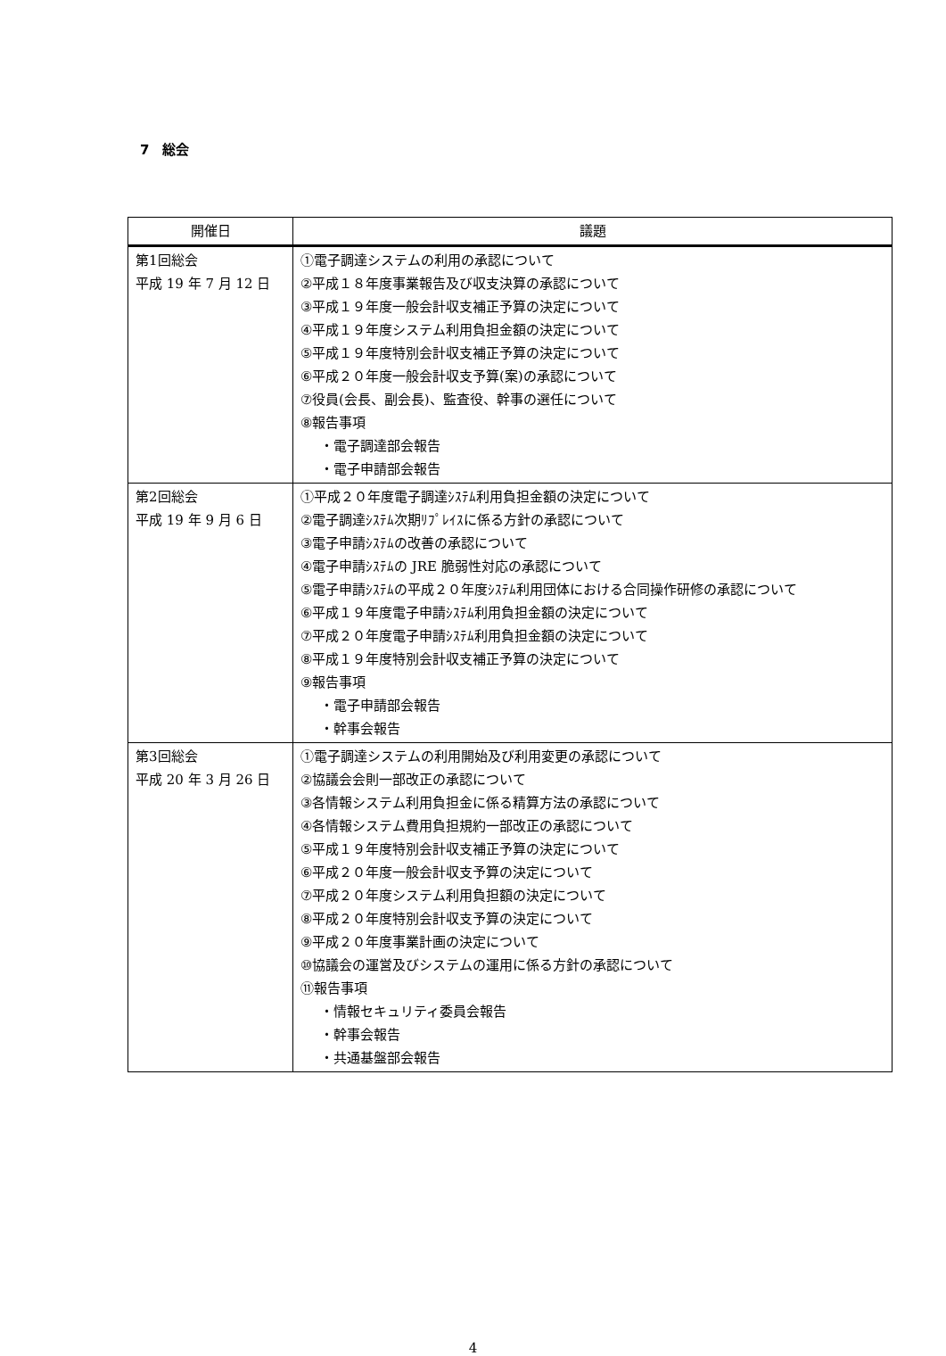7　総会
| 開催日 | 議題 |
| --- | --- |
| 第1回総会 平成 19 年 7 月 12 日 | ①電子調達システムの利用の承認について ②平成１８年度事業報告及び収支決算の承認について ③平成１９年度一般会計収支補正予算の決定について ④平成１９年度システム利用負担金額の決定について ⑤平成１９年度特別会計収支補正予算の決定について ⑥平成２０年度一般会計収支予算(案)の承認について ⑦役員(会長、副会長)、監査役、幹事の選任について ⑧報告事項 ・電子調達部会報告 ・電子申請部会報告 |
| 第2回総会 平成 19 年 9 月 6 日 | ①平成２０年度電子調達ｼｽﾃﾑ利用負担金額の決定について ②電子調達ｼｽﾃﾑ次期ﾘﾌﾟﾚｲｽに係る方針の承認について ③電子申請ｼｽﾃﾑの改善の承認について ④電子申請ｼｽﾃﾑの JRE 脆弱性対応の承認について ⑤電子申請ｼｽﾃﾑの平成２０年度ｼｽﾃﾑ利用団体における合同操作研修の承認について ⑥平成１９年度電子申請ｼｽﾃﾑ利用負担金額の決定について ⑦平成２０年度電子申請ｼｽﾃﾑ利用負担金額の決定について ⑧平成１９年度特別会計収支補正予算の決定について ⑨報告事項 ・電子申請部会報告 ・幹事会報告 |
| 第3回総会 平成 20 年 3 月 26 日 | ①電子調達システムの利用開始及び利用変更の承認について ②協議会会則一部改正の承認について ③各情報システム利用負担金に係る精算方法の承認について ④各情報システム費用負担規約一部改正の承認について ⑤平成１９年度特別会計収支補正予算の決定について ⑥平成２０年度一般会計収支予算の決定について ⑦平成２０年度システム利用負担額の決定について ⑧平成２０年度特別会計収支予算の決定について ⑨平成２０年度事業計画の決定について ⑩協議会の運営及びシステムの運用に係る方針の承認について ⑪報告事項 ・情報セキュリティ委員会報告 ・幹事会報告 ・共通基盤部会報告 |
4